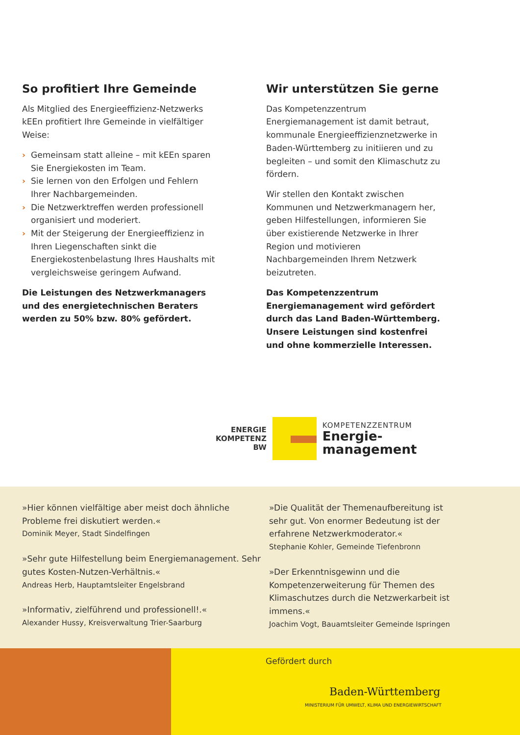So profitiert Ihre Gemeinde
Als Mitglied des Energieeffizienz-Netzwerks kEEn profitiert Ihre Gemeinde in vielfältiger Weise:
› Gemeinsam statt alleine – mit kEEn sparen Sie Energiekosten im Team.
› Sie lernen von den Erfolgen und Fehlern Ihrer Nachbargemeinden.
› Die Netzwerktreffen werden professionell organisiert und moderiert.
› Mit der Steigerung der Energieeffizienz in Ihren Liegenschaften sinkt die Energiekostenbelastung Ihres Haushalts mit vergleichsweise geringem Aufwand.
Die Leistungen des Netzwerkmanagers und des energietechnischen Beraters werden zu 50% bzw. 80% gefördert.
Wir unterstützen Sie gerne
Das Kompetenzzentrum Energiemanagement ist damit betraut, kommunale Energieeffizienznetzwerke in Baden-Württemberg zu initiieren und zu begleiten – und somit den Klimaschutz zu fördern.
Wir stellen den Kontakt zwischen Kommunen und Netzwerkmanagern her, geben Hilfestellungen, informieren Sie über existierende Netzwerke in Ihrer Region und motivieren Nachbargemeinden Ihrem Netzwerk beizutreten.
Das Kompetenzzentrum Energiemanagement wird gefördert durch das Land Baden-Württemberg. Unsere Leistungen sind kostenfrei und ohne kommerzielle Interessen.
ENERGIE
KOMPETENZ
BW
KOMPETENZZENTRUM
Energie-
management
»Hier können vielfältige aber meist doch ähnliche Probleme frei diskutiert werden.«
Dominik Meyer, Stadt Sindelfingen
»Sehr gute Hilfestellung beim Energiemanagement. Sehr gutes Kosten-Nutzen-Verhältnis.«
Andreas Herb, Hauptamtsleiter Engelsbrand
»Informativ, zielführend und professionell!.«
Alexander Hussy, Kreisverwaltung Trier-Saarburg
»Die Qualität der Themenaufbereitung ist sehr gut. Von enormer Bedeutung ist der erfahrene Netzwerkmoderator.«
Stephanie Kohler, Gemeinde Tiefenbronn
»Der Erkenntnisgewinn und die Kompetenzerweiterung für Themen des Klimaschutzes durch die Netzwerkarbeit ist immens.«
Joachim Vogt, Bauamtsleiter Gemeinde Ispringen
Gefördert durch
Baden-Württemberg
MINISTERIUM FÜR UMWELT, KLIMA UND ENERGIEWIRTSCHAFT